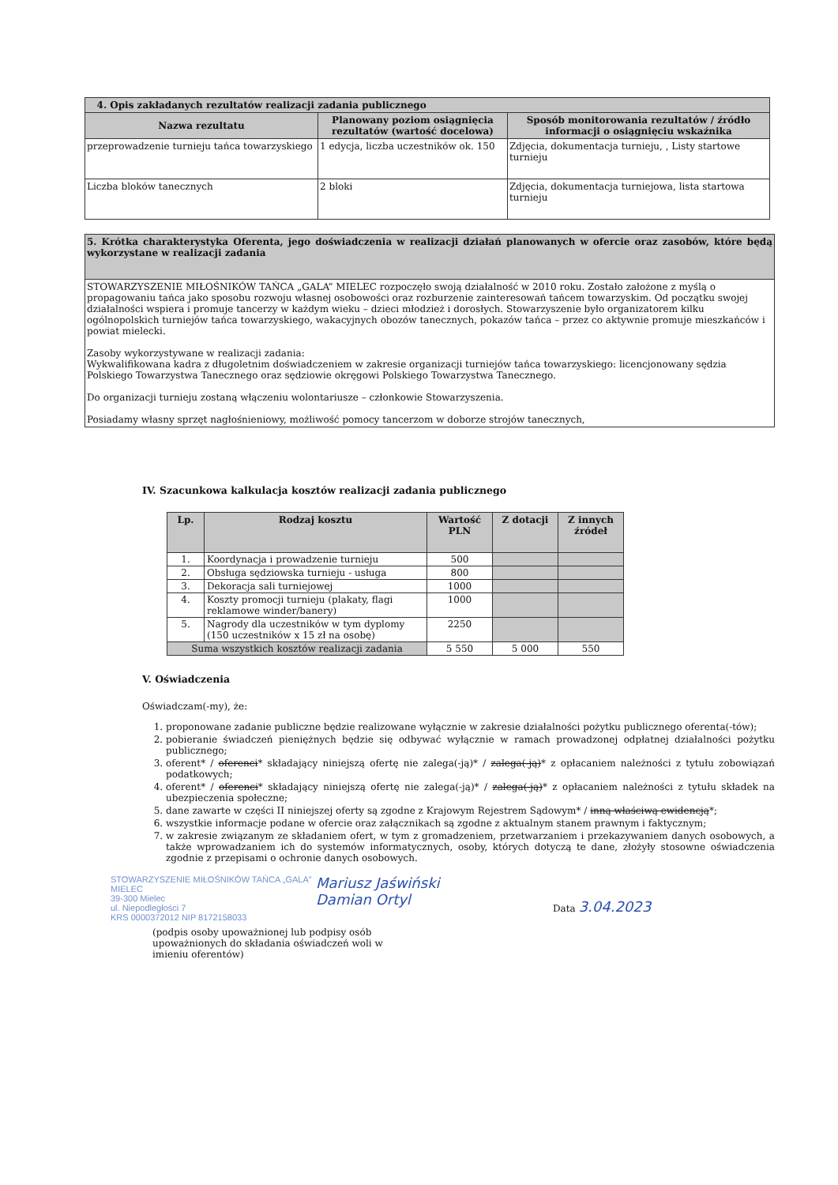| 4. Opis zakładanych rezultatów realizacji zadania publicznego | | |
| Nazwa rezultatu | Planowany poziom osiągnięcia rezultatów (wartość docelowa) | Sposób monitorowania rezultatów / źródło informacji o osiągnięciu wskaźnika |
| przeprowadzenie turnieju tańca towarzyskiego | 1 edycja, liczba uczestników ok. 150 | Zdjęcia, dokumentacja turnieju, , Listy startowe turnieju |
| Liczba bloków tanecznych | 2 bloki | Zdjęcia, dokumentacja turniejowa, lista startowa turnieju |
| 5. Krótka charakterystyka Oferenta, jego doświadczenia w realizacji działań planowanych w ofercie oraz zasobów, które będą wykorzystane w realizacji zadania |
| STOWARZYSZENIE MIŁOŚNIKÓW TAŃCA „GALA” MIELEC rozpoczęło swoją działalność w 2010 roku. Zostało założone z myślą o propagowaniu tańca jako sposobu rozwoju własnej osobowości oraz rozburzenie zainteresowań tańcem towarzyskim. Od początku swojej działalności wspiera i promuje tancerzy w każdym wieku – dzieci młodzież i dorosłych. Stowarzyszenie było organizatorem kilku ogólnopolskich turniejów tańca towarzyskiego, wakacyjnych obozów tanecznych, pokazów tańca – przez co aktywnie promuje mieszkańców i powiat mielecki. Zasoby wykorzystywane w realizacji zadania: Wykwalifikowana kadra z długoletnim doświadczeniem w zakresie organizacji turniejów tańca towarzyskiego: licencjonowany sędzia Polskiego Towarzystwa Tanecznego oraz sędziowie okręgowi Polskiego Towarzystwa Tanecznego. Do organizacji turnieju zostaną włączeniu wolontariusze – członkowie Stowarzyszenia. Posiadamy własny sprzęt nagłośnieniowy, możliwość pomocy tancerzom w doborze strojów tanecznych, |
IV. Szacunkowa kalkulacja kosztów realizacji zadania publicznego
| Lp. | Rodzaj kosztu | Wartość PLN | Z dotacji | Z innych źródeł |
| --- | --- | --- | --- | --- |
| 1. | Koordynacja i prowadzenie turnieju | 500 | | |
| 2. | Obsługa sędziowska turnieju - usługa | 800 | | |
| 3. | Dekoracja sali turniejowej | 1000 | | |
| 4. | Koszty promocji turnieju (plakaty, flagi reklamowe winder/banery) | 1000 | | |
| 5. | Nagrody dla uczestników w tym dyplomy (150 uczestników x 15 zł na osobę) | 2250 | | |
| Suma wszystkich kosztów realizacji zadania | | 5 550 | 5 000 | 550 |
V. Oświadczenia
Oświadczam(-my), że:
1. proponowane zadanie publiczne będzie realizowane wyłącznie w zakresie działalności pożytku publicznego oferenta(-tów);
2. pobieranie świadczeń pieniężnych będzie się odbywać wyłącznie w ramach prowadzonej odpłatnej działalności pożytku publicznego;
3. oferent* / oferenci* składający niniejszą ofertę nie zalega(-ją)* / zalega(-ją)* z opłacaniem należności z tytułu zobowiązań podatkowych;
4. oferent* / oferenci* składający niniejszą ofertę nie zalega(-ją)* / zalega(-ją)* z opłacaniem należności z tytułu składek na ubezpieczenia społeczne;
5. dane zawarte w części II niniejszej oferty są zgodne z Krajowym Rejestrem Sądowym* / inną właściwą ewidencją*;
6. wszystkie informacje podane w ofercie oraz załącznikach są zgodne z aktualnym stanem prawnym i faktycznym;
7. w zakresie związanym ze składaniem ofert, w tym z gromadzeniem, przetwarzaniem i przekazywaniem danych osobowych, a także wprowadzaniem ich do systemów informatycznych, osoby, których dotyczą te dane, złożyły stosowne oświadczenia zgodnie z przepisami o ochronie danych osobowych.
STOWARZYSZENIE MIŁOŚNIKÓW TAŃCA „GALA” MIELEC
39-300 Mielec
ul. Niepodległości 7
KRS 0000372012 NIP 8172158033
Mariusz Jaświński
Damian Ortyl
Data 3.04.2023
(podpis osoby upoważnionej lub podpisy osób upoważnionych do składania oświadczeń woli w imieniu oferentów)